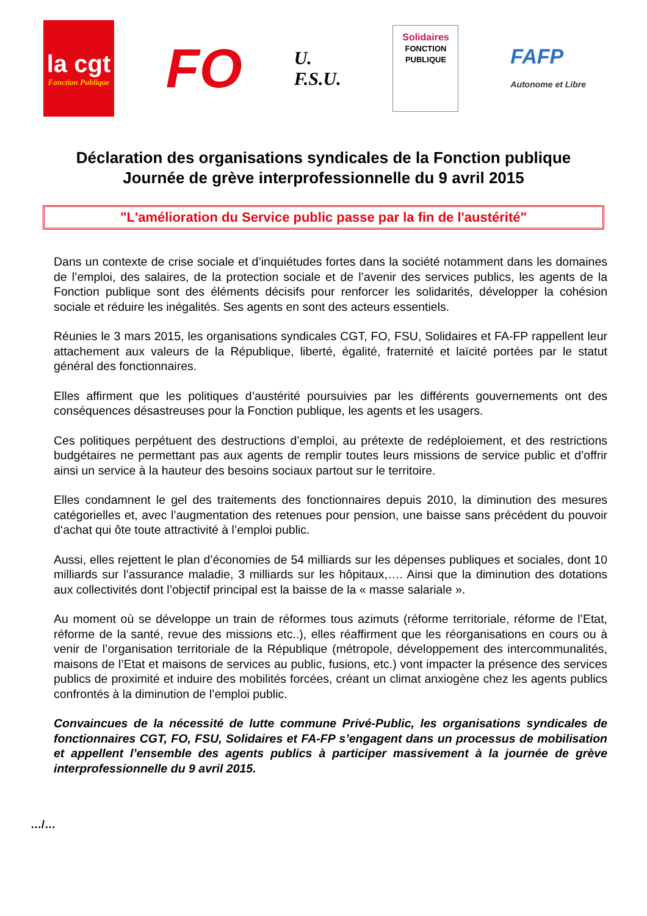la cgt
Fonction Publique
FO
U.
F.S.U.
Solidaires
FONCTION PUBLIQUE
FAFP
Autonome et Libre
Déclaration des organisations syndicales de la Fonction publique
Journée de grève interprofessionnelle du 9 avril 2015
"L'amélioration du Service public passe par la fin de l'austérité"
Dans un contexte de crise sociale et d’inquiétudes fortes dans la société notamment dans les domaines de l’emploi, des salaires, de la protection sociale et de l’avenir des services publics, les agents de la Fonction publique sont des éléments décisifs pour renforcer les solidarités, développer la cohésion sociale et réduire les inégalités. Ses agents en sont des acteurs essentiels.
Réunies le 3 mars 2015, les organisations syndicales CGT, FO, FSU, Solidaires et FA-FP rappellent leur attachement aux valeurs de la République, liberté, égalité, fraternité et laïcité portées par le statut général des fonctionnaires.
Elles affirment que les politiques d’austérité poursuivies par les différents gouvernements ont des conséquences désastreuses pour la Fonction publique, les agents et les usagers.
Ces politiques perpétuent des destructions d’emploi, au prétexte de redéploiement, et des restrictions budgétaires ne permettant pas aux agents de remplir toutes leurs missions de service public et d’offrir ainsi un service à la hauteur des besoins sociaux partout sur le territoire.
Elles condamnent le gel des traitements des fonctionnaires depuis 2010, la diminution des mesures catégorielles et, avec l’augmentation des retenues pour pension, une baisse sans précédent du pouvoir d‘achat qui ôte toute attractivité à l’emploi public.
Aussi, elles rejettent le plan d’économies de 54 milliards sur les dépenses publiques et sociales, dont 10 milliards sur l’assurance maladie, 3 milliards sur les hôpitaux,…. Ainsi que la diminution des dotations aux collectivités dont l’objectif principal est la baisse de la « masse salariale ».
Au moment où se développe un train de réformes tous azimuts (réforme territoriale, réforme de l’Etat, réforme de la santé, revue des missions etc..), elles réaffirment que les réorganisations en cours ou à venir de l’organisation territoriale de la République (métropole, développement des intercommunalités, maisons de l’Etat et maisons de services au public, fusions, etc.) vont impacter la présence des services publics de proximité et induire des mobilités forcées, créant un climat anxiogène chez les agents publics confrontés à la diminution de l’emploi public.
Convaincues de la nécessité de lutte commune Privé-Public, les organisations syndicales de fonctionnaires CGT, FO, FSU, Solidaires et FA-FP s’engagent dans un processus de mobilisation et appellent l’ensemble des agents publics à participer massivement à la journée de grève interprofessionnelle du 9 avril 2015.
…/…